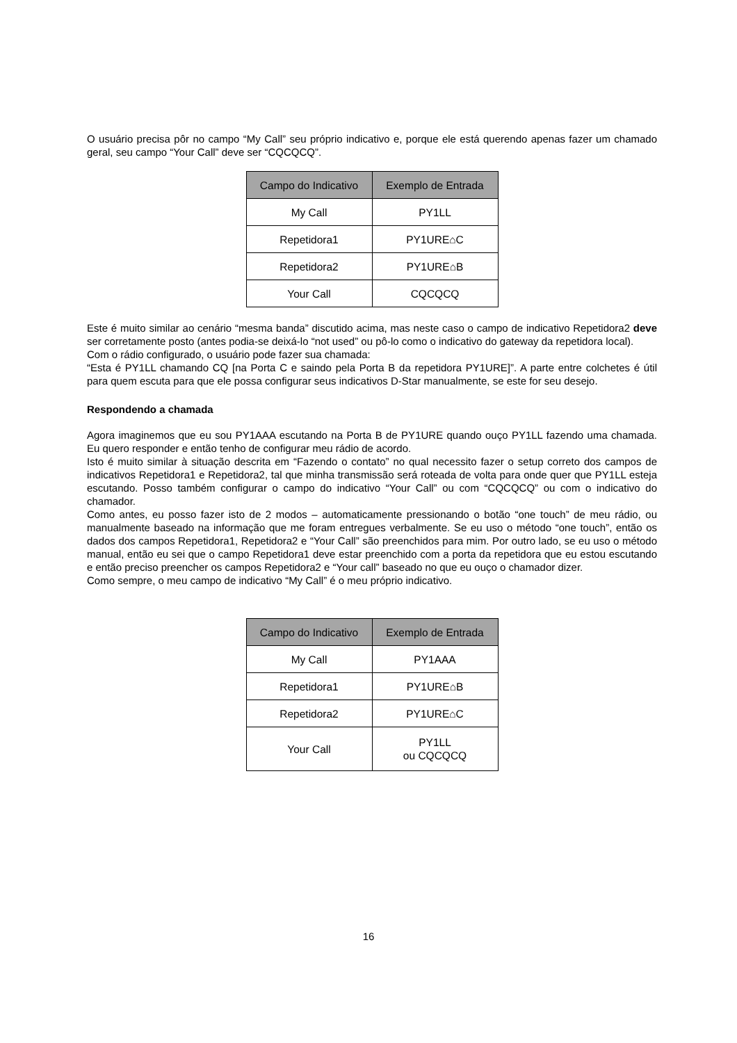O usuário precisa pôr no campo “My Call” seu próprio indicativo e, porque ele está querendo apenas fazer um chamado geral, seu campo “Your Call” deve ser “CQCQCQ”.
| Campo do Indicativo | Exemplo de Entrada |
| --- | --- |
| My Call | PY1LL |
| Repetidora1 | PY1URE⌂C |
| Repetidora2 | PY1URE⌂B |
| Your Call | CQCQCQ |
Este é muito similar ao cenário “mesma banda” discutido acima, mas neste caso o campo de indicativo Repetidora2 deve ser corretamente posto (antes podia-se deixá-lo “not used” ou pô-lo como o indicativo do gateway da repetidora local).
Com o rádio configurado, o usuário pode fazer sua chamada:
“Esta é PY1LL chamando CQ [na Porta C e saindo pela Porta B da repetidora PY1URE]”. A parte entre colchetes é útil para quem escuta para que ele possa configurar seus indicativos D-Star manualmente, se este for seu desejo.
Respondendo a chamada
Agora imaginemos que eu sou PY1AAA escutando na Porta B de PY1URE quando ouço PY1LL fazendo uma chamada. Eu quero responder e então tenho de configurar meu rádio de acordo.
Isto é muito similar à situação descrita em “Fazendo o contato” no qual necessito fazer o setup correto dos campos de indicativos Repetidora1 e Repetidora2, tal que minha transmissão será roteada de volta para onde quer que PY1LL esteja escutando. Posso também configurar o campo do indicativo “Your Call” ou com “CQCQCQ” ou com o indicativo do chamador.
Como antes, eu posso fazer isto de 2 modos – automaticamente pressionando o botão “one touch” de meu rádio, ou manualmente baseado na informação que me foram entregues verbalmente. Se eu uso o método “one touch”, então os dados dos campos Repetidora1, Repetidora2 e “Your Call” são preenchidos para mim. Por outro lado, se eu uso o método manual, então eu sei que o campo Repetidora1 deve estar preenchido com a porta da repetidora que eu estou escutando e então preciso preencher os campos Repetidora2 e “Your call” baseado no que eu ouço o chamador dizer.
Como sempre, o meu campo de indicativo “My Call” é o meu próprio indicativo.
| Campo do Indicativo | Exemplo de Entrada |
| --- | --- |
| My Call | PY1AAA |
| Repetidora1 | PY1URE⌂B |
| Repetidora2 | PY1URE⌂C |
| Your Call | PY1LL ou CQCQCQ |
16